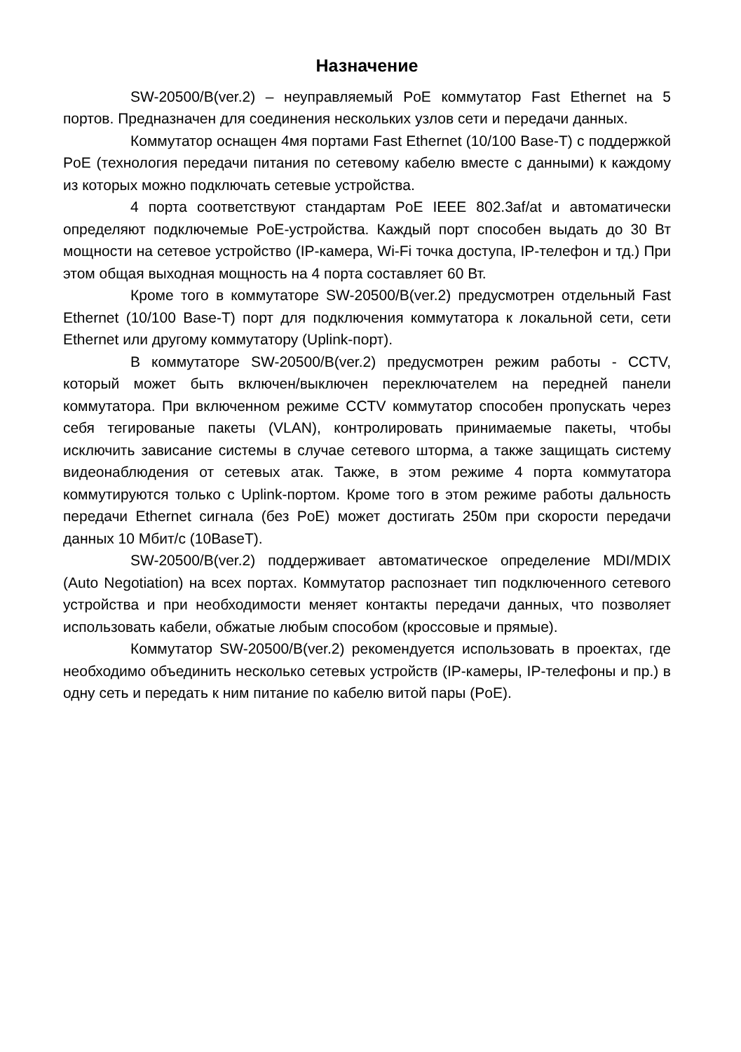Назначение
SW-20500/B(ver.2) – неуправляемый PoE коммутатор Fast Ethernet на 5 портов. Предназначен для соединения нескольких узлов сети и передачи данных.
Коммутатор оснащен 4мя портами Fast Ethernet (10/100 Base-T) с поддержкой PoE (технология передачи питания по сетевому кабелю вместе с данными) к каждому из которых можно подключать сетевые устройства.
4 порта соответствуют стандартам PoE IEEE 802.3af/at и автоматически определяют подключемые PoE-устройства. Каждый порт способен выдать до 30 Вт мощности на сетевое устройство (IP-камера, Wi-Fi точка доступа, IP-телефон и тд.) При этом общая выходная мощность на 4 порта составляет 60 Вт.
Кроме того в коммутаторе SW-20500/B(ver.2) предусмотрен отдельный Fast Ethernet (10/100 Base-T) порт для подключения коммутатора к локальной сети, сети Ethernet или другому коммутатору (Uplink-порт).
В коммутаторе SW-20500/B(ver.2) предусмотрен режим работы - CCTV, который может быть включен/выключен переключателем на передней панели коммутатора. При включенном режиме CCTV коммутатор способен пропускать через себя тегированые пакеты (VLAN), контролировать принимаемые пакеты, чтобы исключить зависание системы в случае сетевого шторма, а также защищать систему видеонаблюдения от сетевых атак. Также, в этом режиме 4 порта коммутатора коммутируются только с Uplink-портом. Кроме того в этом режиме работы дальность передачи Ethernet сигнала (без PoE) может достигать 250м при скорости передачи данных 10 Мбит/с (10BaseT).
SW-20500/B(ver.2) поддерживает автоматическое определение MDI/MDIX (Auto Negotiation) на всех портах. Коммутатор распознает тип подключенного сетевого устройства и при необходимости меняет контакты передачи данных, что позволяет использовать кабели, обжатые любым способом (кроссовые и прямые).
Коммутатор SW-20500/B(ver.2) рекомендуется использовать в проектах, где необходимо объединить несколько сетевых устройств (IP-камеры, IP-телефоны и пр.) в одну сеть и передать к ним питание по кабелю витой пары (PoE).